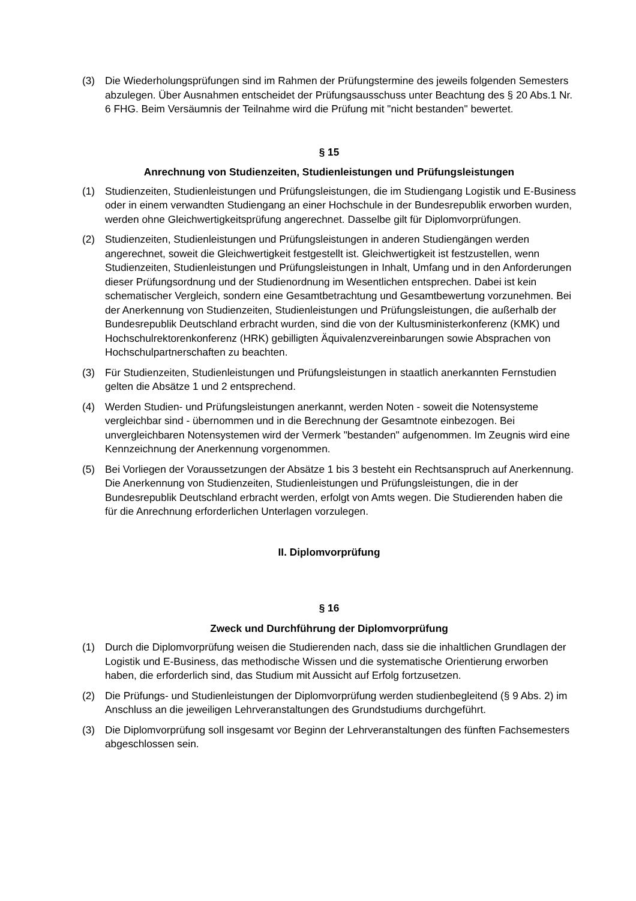(3) Die Wiederholungsprüfungen sind im Rahmen der Prüfungstermine des jeweils folgenden Semesters abzulegen. Über Ausnahmen entscheidet der Prüfungsausschuss unter Beachtung des § 20 Abs.1 Nr. 6 FHG. Beim Versäumnis der Teilnahme wird die Prüfung mit "nicht bestanden" bewertet.
§ 15
Anrechnung von Studienzeiten, Studienleistungen und Prüfungsleistungen
(1) Studienzeiten, Studienleistungen und Prüfungsleistungen, die im Studiengang Logistik und E-Business oder in einem verwandten Studiengang an einer Hochschule in der Bundesrepublik erworben wurden, werden ohne Gleichwertigkeitsprüfung angerechnet. Dasselbe gilt für Diplomvorprüfungen.
(2) Studienzeiten, Studienleistungen und Prüfungsleistungen in anderen Studiengängen werden angerechnet, soweit die Gleichwertigkeit festgestellt ist. Gleichwertigkeit ist festzustellen, wenn Studienzeiten, Studienleistungen und Prüfungsleistungen in Inhalt, Umfang und in den Anforderungen dieser Prüfungsordnung und der Studienordnung im Wesentlichen entsprechen. Dabei ist kein schematischer Vergleich, sondern eine Gesamtbetrachtung und Gesamtbewertung vorzunehmen. Bei der Anerkennung von Studienzeiten, Studienleistungen und Prüfungsleistungen, die außerhalb der Bundesrepublik Deutschland erbracht wurden, sind die von der Kultusministerkonferenz (KMK) und Hochschulrektorenkonferenz (HRK) gebilligten Äquivalenzvereinbarungen sowie Absprachen von Hochschulpartnerschaften zu beachten.
(3) Für Studienzeiten, Studienleistungen und Prüfungsleistungen in staatlich anerkannten Fernstudien gelten die Absätze 1 und 2 entsprechend.
(4) Werden Studien- und Prüfungsleistungen anerkannt, werden Noten - soweit die Notensysteme vergleichbar sind - übernommen und in die Berechnung der Gesamtnote einbezogen. Bei unvergleichbaren Notensystemen wird der Vermerk "bestanden" aufgenommen. Im Zeugnis wird eine Kennzeichnung der Anerkennung vorgenommen.
(5) Bei Vorliegen der Voraussetzungen der Absätze 1 bis 3 besteht ein Rechtsanspruch auf Anerkennung. Die Anerkennung von Studienzeiten, Studienleistungen und Prüfungsleistungen, die in der Bundesrepublik Deutschland erbracht werden, erfolgt von Amts wegen. Die Studierenden haben die für die Anrechnung erforderlichen Unterlagen vorzulegen.
II. Diplomvorprüfung
§ 16
Zweck und Durchführung der Diplomvorprüfung
(1) Durch die Diplomvorprüfung weisen die Studierenden nach, dass sie die inhaltlichen Grundlagen der Logistik und E-Business, das methodische Wissen und die systematische Orientierung erworben haben, die erforderlich sind, das Studium mit Aussicht auf Erfolg fortzusetzen.
(2) Die Prüfungs- und Studienleistungen der Diplomvorprüfung werden studienbegleitend (§ 9 Abs. 2) im Anschluss an die jeweiligen Lehrveranstaltungen des Grundstudiums durchgeführt.
(3) Die Diplomvorprüfung soll insgesamt vor Beginn der Lehrveranstaltungen des fünften Fachsemesters abgeschlossen sein.